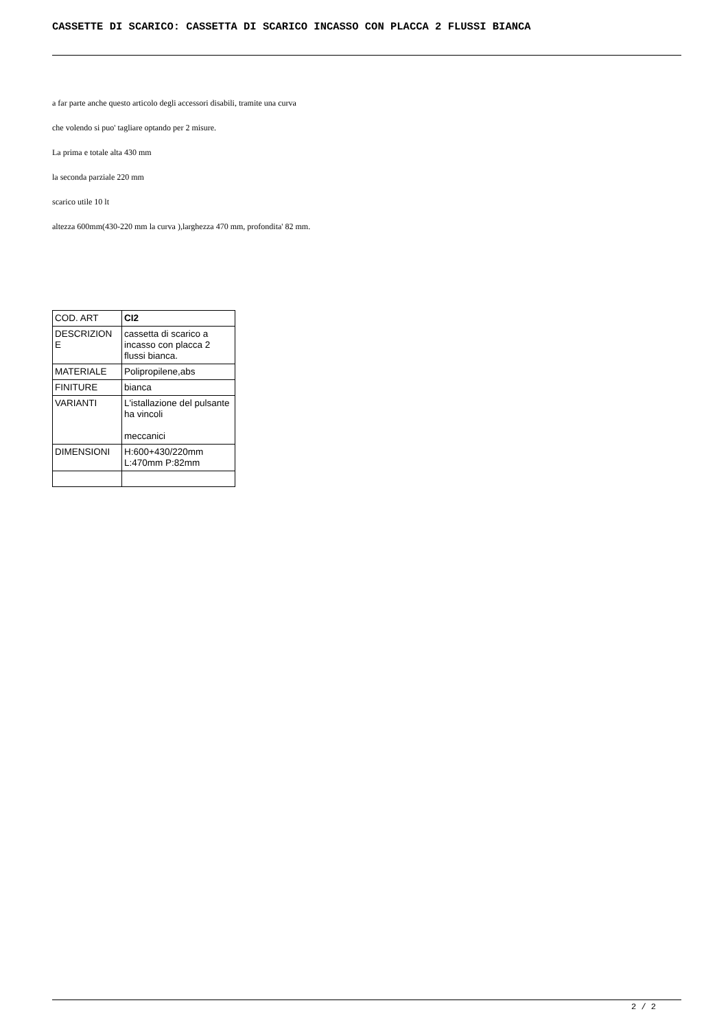CASSETTE DI SCARICO: CASSETTA DI SCARICO INCASSO CON PLACCA 2 FLUSSI BIANCA
a far parte anche questo articolo degli accessori disabili, tramite una curva
che volendo si puo' tagliare optando per 2 misure.
La prima e totale alta 430 mm
la seconda parziale 220 mm
scarico utile 10 lt
altezza 600mm(430-220 mm la curva ),larghezza 470 mm, profondita' 82 mm.
| COD. ART | CI2 |
| DESCRIZION E | cassetta di scarico a incasso con placca 2 flussi bianca. |
| MATERIALE | Polipropilene,abs |
| FINITURE | bianca |
| VARIANTI | L'istallazione del pulsante ha vincoli meccanici |
| DIMENSIONI | H:600+430/220mm L:470mm P:82mm |
2 / 2